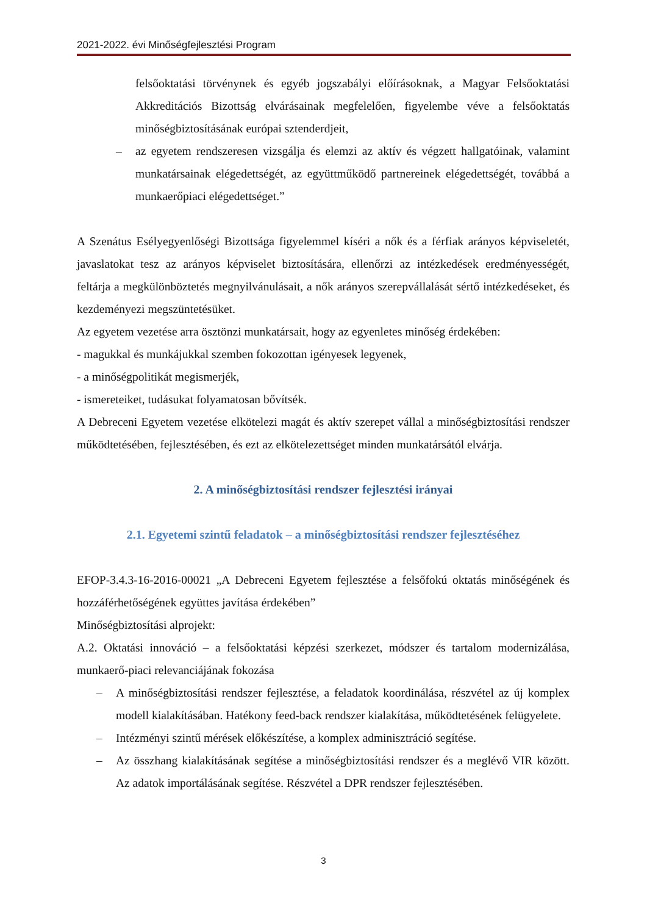2021-2022. évi Minőségfejlesztési Program
felsőoktatási törvénynek és egyéb jogszabályi előírásoknak, a Magyar Felsőoktatási Akkreditációs Bizottság elvárásainak megfelelően, figyelembe véve a felsőoktatás minőségbiztosításának európai sztenderdjeit,
– az egyetem rendszeresen vizsgálja és elemzi az aktív és végzett hallgatóinak, valamint munkatársainak elégedettségét, az együttműködő partnereinek elégedettségét, továbbá a munkaerőpiaci elégedettséget.”
A Szenátus Esélyegyenlőségi Bizottsága figyelemmel kíséri a nők és a férfiak arányos képviseletét, javaslatokat tesz az arányos képviselet biztosítására, ellenőrzi az intézkedések eredményességét, feltárja a megkülönböztetés megnyilvánulásait, a nők arányos szerepvállalását sértő intézkedéseket, és kezdeményezi megszüntetésüket.
Az egyetem vezetése arra ösztönzi munkatársait, hogy az egyenletes minőség érdekében:
- magukkal és munkájukkal szemben fokozottan igényesek legyenek,
- a minőségpolitikát megismerjék,
- ismereteiket, tudásukat folyamatosan bővítsék.
A Debreceni Egyetem vezetése elkötelezi magát és aktív szerepet vállal a minőségbiztosítási rendszer működtetésében, fejlesztésében, és ezt az elkötelezettséget minden munkatársától elvárja.
2. A minőségbiztosítási rendszer fejlesztési irányai
2.1. Egyetemi szintű feladatok – a minőségbiztosítási rendszer fejlesztéséhez
EFOP-3.4.3-16-2016-00021 „A Debreceni Egyetem fejlesztése a felsőfokú oktatás minőségének és hozzáférhetőségének együttes javítása érdekében”
Minőségbiztosítási alprojekt:
A.2. Oktatási innováció – a felsőoktatási képzési szerkezet, módszer és tartalom modernizálása, munkaerő-piaci relevanciájának fokozása
– A minőségbiztosítási rendszer fejlesztése, a feladatok koordinálása, részvétel az új komplex modell kialakításában. Hatékony feed-back rendszer kialakítása, működtetésének felügyelete.
– Intézményi szintű mérések előkészítése, a komplex adminisztráció segítése.
– Az összhang kialakításának segítése a minőségbiztosítási rendszer és a meglévő VIR között. Az adatok importálásának segítése. Részvétel a DPR rendszer fejlesztésében.
3